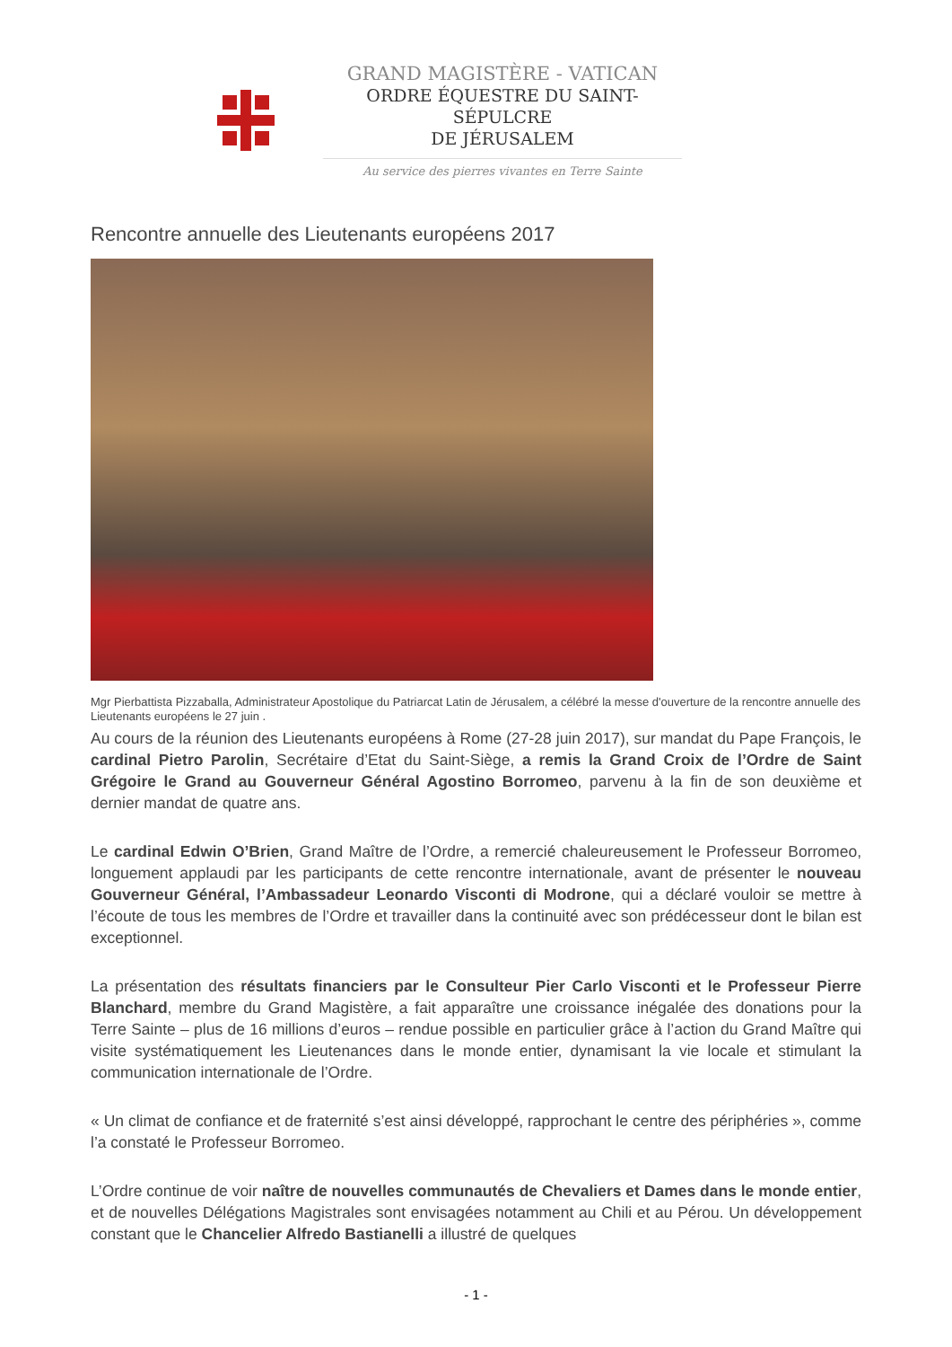GRAND MAGISTÈRE - VATICAN
ORDRE ÉQUESTRE DU SAINT-SÉPULCRE
DE JÉRUSALEM
Au service des pierres vivantes en Terre Sainte
Rencontre annuelle des Lieutenants européens 2017
Mgr Pierbattista Pizzaballa, Administrateur Apostolique du Patriarcat Latin de Jérusalem, a célébré la messe d'ouverture de la rencontre annuelle des Lieutenants européens le 27 juin .
Au cours de la réunion des Lieutenants européens à Rome (27-28 juin 2017), sur mandat du Pape François, le cardinal Pietro Parolin, Secrétaire d’Etat du Saint-Siège, a remis la Grand Croix de l’Ordre de Saint Grégoire le Grand au Gouverneur Général Agostino Borromeo, parvenu à la fin de son deuxième et dernier mandat de quatre ans.
Le cardinal Edwin O’Brien, Grand Maître de l’Ordre, a remercié chaleureusement le Professeur Borromeo, longuement applaudi par les participants de cette rencontre internationale, avant de présenter le nouveau Gouverneur Général, l’Ambassadeur Leonardo Visconti di Modrone, qui a déclaré vouloir se mettre à l’écoute de tous les membres de l’Ordre et travailler dans la continuité avec son prédécesseur dont le bilan est exceptionnel.
La présentation des résultats financiers par le Consulteur Pier Carlo Visconti et le Professeur Pierre Blanchard, membre du Grand Magistère, a fait apparaître une croissance inégalée des donations pour la Terre Sainte – plus de 16 millions d’euros – rendue possible en particulier grâce à l’action du Grand Maître qui visite systématiquement les Lieutenances dans le monde entier, dynamisant la vie locale et stimulant la communication internationale de l’Ordre.
« Un climat de confiance et de fraternité s’est ainsi développé, rapprochant le centre des périphéries », comme l’a constaté le Professeur Borromeo.
L’Ordre continue de voir naître de nouvelles communautés de Chevaliers et Dames dans le monde entier, et de nouvelles Délégations Magistrales sont envisagées notamment au Chili et au Pérou. Un développement constant que le Chancelier Alfredo Bastianelli a illustré de quelques
- 1 -